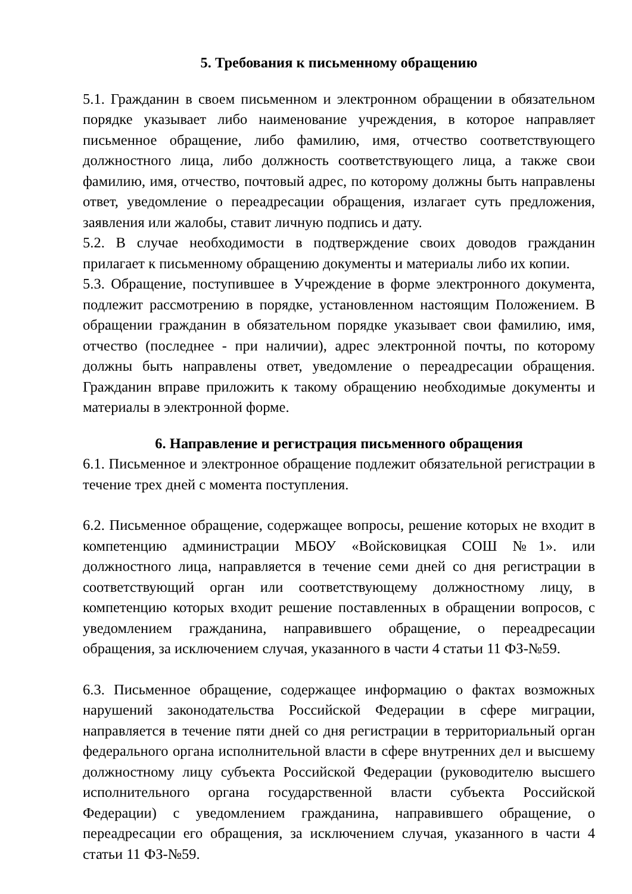5. Требования к письменному обращению
5.1. Гражданин в своем письменном и электронном обращении в обязательном порядке указывает либо наименование учреждения, в которое направляет письменное обращение, либо фамилию, имя, отчество соответствующего должностного лица, либо должность соответствующего лица, а также свои фамилию, имя, отчество, почтовый адрес, по которому должны быть направлены ответ, уведомление о переадресации обращения, излагает суть предложения, заявления или жалобы, ставит личную подпись и дату.
5.2. В случае необходимости в подтверждение своих доводов гражданин прилагает к письменному обращению документы и материалы либо их копии.
5.3. Обращение, поступившее в Учреждение в форме электронного документа, подлежит рассмотрению в порядке, установленном настоящим Положением. В обращении гражданин в обязательном порядке указывает свои фамилию, имя, отчество (последнее - при наличии), адрес электронной почты, по которому должны быть направлены ответ, уведомление о переадресации обращения. Гражданин вправе приложить к такому обращению необходимые документы и материалы в электронной форме.
6. Направление и регистрация письменного обращения
6.1. Письменное и электронное обращение подлежит обязательной регистрации в течение трех дней с момента поступления.
6.2. Письменное обращение, содержащее вопросы, решение которых не входит в компетенцию администрации МБОУ «Войсковицкая СОШ №1». или должностного лица, направляется в течение семи дней со дня регистрации в соответствующий орган или соответствующему должностному лицу, в компетенцию которых входит решение поставленных в обращении вопросов, с уведомлением гражданина, направившего обращение, о переадресации обращения, за исключением случая, указанного в части 4 статьи 11 ФЗ-№59.
6.3. Письменное обращение, содержащее информацию о фактах возможных нарушений законодательства Российской Федерации в сфере миграции, направляется в течение пяти дней со дня регистрации в территориальный орган федерального органа исполнительной власти в сфере внутренних дел и высшему должностному лицу субъекта Российской Федерации (руководителю высшего исполнительного органа государственной власти субъекта Российской Федерации) с уведомлением гражданина, направившего обращение, о переадресации его обращения, за исключением случая, указанного в части 4 статьи 11 ФЗ-№59.